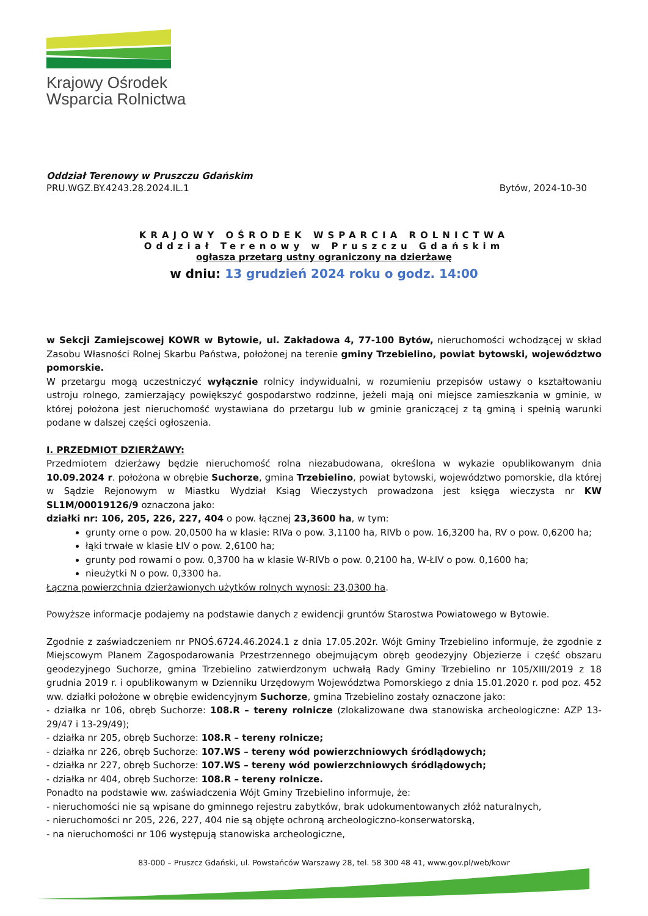Krajowy Ośrodek
Wsparcia Rolnictwa
Oddział Terenowy w Pruszczu Gdańskim
PRU.WGZ.BY.4243.28.2024.IL.1
Bytów, 2024-10-30
KRAJOWY OŚRODEK WSPARCIA ROLNICTWA
Oddział Terenowy w Pruszczu Gdańskim
ogłasza przetarg ustny ograniczony na dzierżawę
w dniu: 13 grudzień 2024 roku o godz. 14:00
w Sekcji Zamiejscowej KOWR w Bytowie, ul. Zakładowa 4, 77-100 Bytów, nieruchomości wchodzącej w skład Zasobu Własności Rolnej Skarbu Państwa, położonej na terenie gminy Trzebielino, powiat bytowski, województwo pomorskie.
W przetargu mogą uczestniczyć wyłącznie rolnicy indywidualni, w rozumieniu przepisów ustawy o kształtowaniu ustroju rolnego, zamierzający powiększyć gospodarstwo rodzinne, jeżeli mają oni miejsce zamieszkania w gminie, w której położona jest nieruchomość wystawiana do przetargu lub w gminie graniczącej z tą gminą i spełnią warunki podane w dalszej części ogłoszenia.
I. PRZEDMIOT DZIERŻAWY:
Przedmiotem dzierżawy będzie nieruchomość rolna niezabudowana, określona w wykazie opublikowanym dnia 10.09.2024 r. położona w obrębie Suchorze, gmina Trzebielino, powiat bytowski, województwo pomorskie, dla której w Sądzie Rejonowym w Miastku Wydział Ksiąg Wieczystych prowadzona jest księga wieczysta nr KW SL1M/00019126/9 oznaczona jako:
działki nr: 106, 205, 226, 227, 404 o pow. łącznej 23,3600 ha, w tym:
grunty orne o pow. 20,0500 ha w klasie: RIVa o pow. 3,1100 ha, RIVb o pow. 16,3200 ha, RV o pow. 0,6200 ha;
łąki trwałe w klasie ŁIV o pow. 2,6100 ha;
grunty pod rowami o pow. 0,3700 ha w klasie W-RIVb o pow. 0,2100 ha, W-ŁIV o pow. 0,1600 ha;
nieużytki N o pow. 0,3300 ha.
Łączna powierzchnia dzierżawionych użytków rolnych wynosi: 23,0300 ha.
Powyższe informacje podajemy na podstawie danych z ewidencji gruntów Starostwa Powiatowego w Bytowie.
Zgodnie z zaświadczeniem nr PNOŚ.6724.46.2024.1 z dnia 17.05.202r. Wójt Gminy Trzebielino informuje, że zgodnie z Miejscowym Planem Zagospodarowania Przestrzennego obejmującym obręb geodezyjny Objezierze i część obszaru geodezyjnego Suchorze, gmina Trzebielino zatwierdzonym uchwałą Rady Gminy Trzebielino nr 105/XIII/2019 z 18 grudnia 2019 r. i opublikowanym w Dzienniku Urzędowym Województwa Pomorskiego z dnia 15.01.2020 r. pod poz. 452 ww. działki położone w obrębie ewidencyjnym Suchorze, gmina Trzebielino zostały oznaczone jako:
- działka nr 106, obręb Suchorze: 108.R – tereny rolnicze (zlokalizowane dwa stanowiska archeologiczne: AZP 13-29/47 i 13-29/49);
- działka nr 205, obręb Suchorze: 108.R – tereny rolnicze;
- działka nr 226, obręb Suchorze: 107.WS – tereny wód powierzchniowych śródlądowych;
- działka nr 227, obręb Suchorze: 107.WS – tereny wód powierzchniowych śródlądowych;
- działka nr 404, obręb Suchorze: 108.R – tereny rolnicze.
Ponadto na podstawie ww. zaświadczenia Wójt Gminy Trzebielino informuje, że:
- nieruchomości nie są wpisane do gminnego rejestru zabytków, brak udokumentowanych złóż naturalnych,
- nieruchomości nr 205, 226, 227, 404 nie są objęte ochroną archeologiczno-konserwatorską,
- na nieruchomości nr 106 występują stanowiska archeologiczne,
83-000 – Pruszcz Gdański, ul. Powstańców Warszawy 28, tel. 58 300 48 41, www.gov.pl/web/kowr